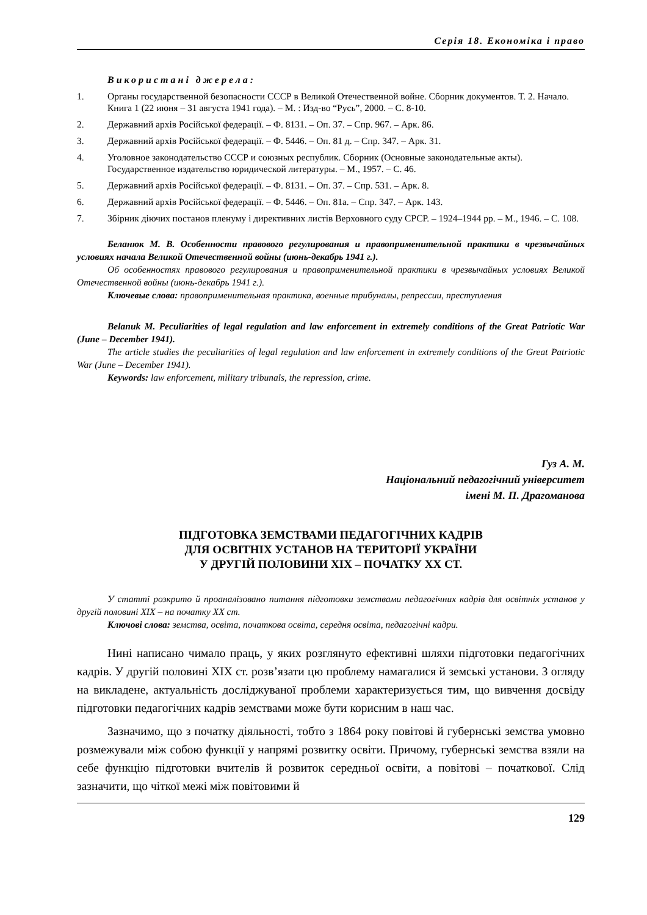Серія 18. Економіка і право
Використані джерела:
1. Органы государственной безопасности СССР в Великой Отечественной войне. Сборник документов. Т. 2. Начало. Книга 1 (22 июня – 31 августа 1941 года). – М. : Изд-во “Русь”, 2000. – С. 8-10.
2. Державний архів Російської федерації. – Ф. 8131. – Оп. 37. – Спр. 967. – Арк. 86.
3. Державний архів Російської федерації. – Ф. 5446. – Оп. 81 д. – Спр. 347. – Арк. 31.
4. Уголовное законодательство СССР и союзных республик. Сборник (Основные законодательные акты). Государственное издательство юридической литературы. – М., 1957. – С. 46.
5. Державний архів Російської федерації. – Ф. 8131. – Оп. 37. – Спр. 531. – Арк. 8.
6. Державний архів Російської федерації. – Ф. 5446. – Оп. 81а. – Спр. 347. – Арк. 143.
7. Збірник діючих постанов пленуму і директивних листів Верховного суду СРСР. – 1924–1944 рр. – М., 1946. – С. 108.
Беланюк М. В. Особенности правового регулирования и правоприменительной практики в чрезвычайных условиях начала Великой Отечественной войны (июнь-декабрь 1941 г.).
Об особенностях правового регулирования и правоприменительной практики в чрезвычайных условиях Великой Отечественной войны (июнь-декабрь 1941 г.).
Ключевые слова: правоприменительная практика, военные трибуналы, репрессии, преступления
Belanuk M. Peculiarities of legal regulation and law enforcement in extremely conditions of the Great Patriotic War (June – December 1941).
The article studies the peculiarities of legal regulation and law enforcement in extremely conditions of the Great Patriotic War (June – December 1941).
Keywords: law enforcement, military tribunals, the repression, crime.
Гуз А. М.
Національний педагогічний університет
імені М. П. Драгоманова
ПІДГОТОВКА ЗЕМСТВАМИ ПЕДАГОГІЧНИХ КАДРІВ
ДЛЯ ОСВІТНІХ УСТАНОВ НА ТЕРИТОРІЇ УКРАЇНИ
У ДРУГІЙ ПОЛОВИНИ ХІХ – ПОЧАТКУ ХХ СТ.
У статті розкрито й проаналізовано питання підготовки земствами педагогічних кадрів для освітніх установ у другій половині ХІХ – на початку ХХ ст.
Ключові слова: земства, освіта, початкова освіта, середня освіта, педагогічні кадри.
Нині написано чимало праць, у яких розглянуто ефективні шляхи підготовки педагогічних кадрів. У другій половині ХІХ ст. розв’язати цю проблему намагалися й земські установи. З огляду на викладене, актуальність досліджуваної проблеми характеризується тим, що вивчення досвіду підготовки педагогічних кадрів земствами може бути корисним в наш час.
Зазначимо, що з початку діяльності, тобто з 1864 року повітові й губернські земства умовно розмежували між собою функції у напрямі розвитку освіти. Причому, губернські земства взяли на себе функцію підготовки вчителів й розвиток середньої освіти, а повітові – початкової. Слід зазначити, що чіткої межі між повітовими й
129